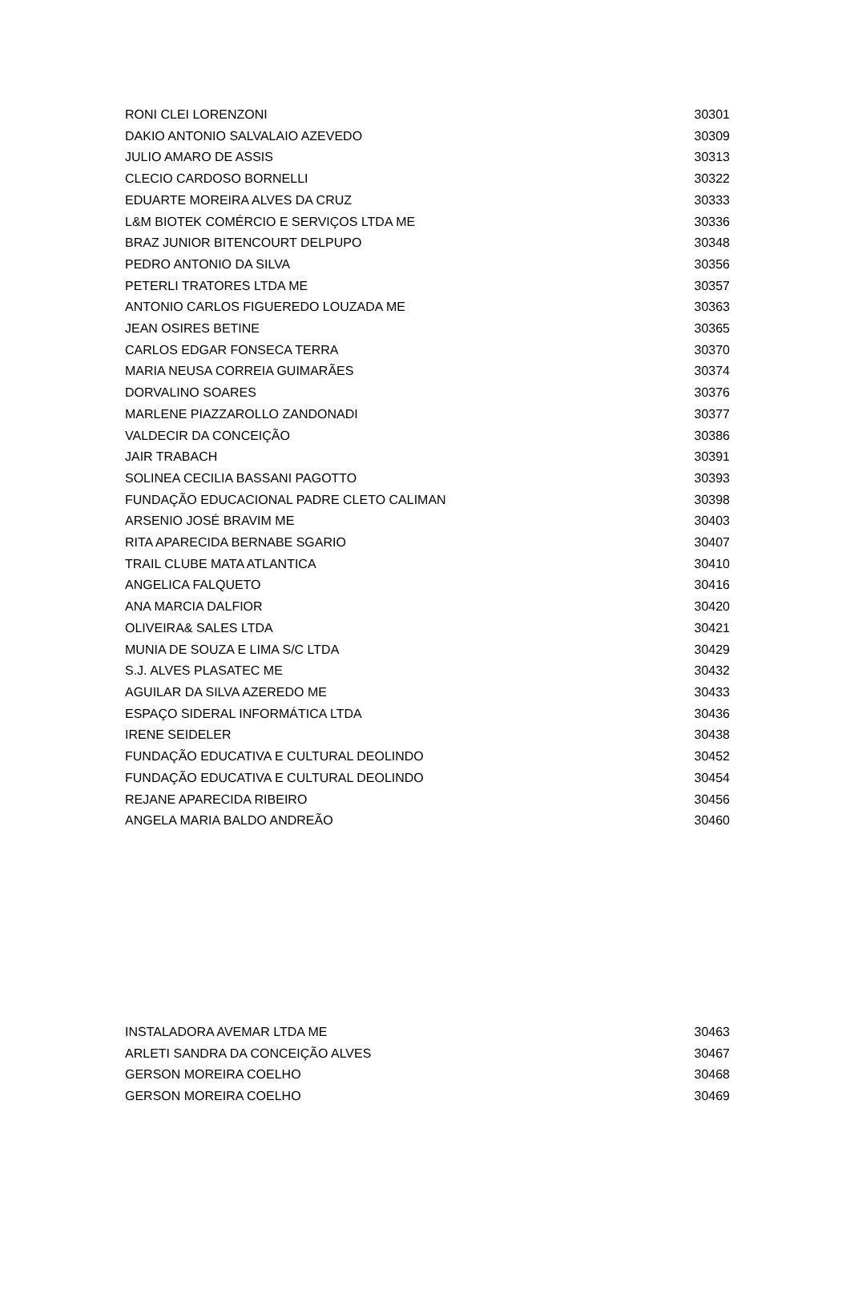| RONI CLEI LORENZONI | 30301 |
| DAKIO ANTONIO SALVALAIO AZEVEDO | 30309 |
| JULIO AMARO DE ASSIS | 30313 |
| CLECIO CARDOSO BORNELLI | 30322 |
| EDUARTE MOREIRA ALVES DA CRUZ | 30333 |
| L&M BIOTEK COMÉRCIO E SERVIÇOS LTDA ME | 30336 |
| BRAZ JUNIOR BITENCOURT DELPUPO | 30348 |
| PEDRO ANTONIO DA SILVA | 30356 |
| PETERLI TRATORES LTDA ME | 30357 |
| ANTONIO CARLOS FIGUEREDO LOUZADA ME | 30363 |
| JEAN OSIRES BETINE | 30365 |
| CARLOS EDGAR FONSECA TERRA | 30370 |
| MARIA NEUSA CORREIA GUIMARÃES | 30374 |
| DORVALINO SOARES | 30376 |
| MARLENE PIAZZAROLLO ZANDONADI | 30377 |
| VALDECIR DA CONCEIÇÃO | 30386 |
| JAIR TRABACH | 30391 |
| SOLINEA CECILIA BASSANI PAGOTTO | 30393 |
| FUNDAÇÃO EDUCACIONAL PADRE CLETO CALIMAN | 30398 |
| ARSENIO JOSÉ BRAVIM ME | 30403 |
| RITA APARECIDA BERNABE SGARIO | 30407 |
| TRAIL CLUBE MATA ATLANTICA | 30410 |
| ANGELICA FALQUETO | 30416 |
| ANA MARCIA DALFIOR | 30420 |
| OLIVEIRA& SALES LTDA | 30421 |
| MUNIA DE SOUZA E LIMA S/C LTDA | 30429 |
| S.J. ALVES PLASATEC ME | 30432 |
| AGUILAR DA SILVA AZEREDO ME | 30433 |
| ESPAÇO SIDERAL INFORMÁTICA LTDA | 30436 |
| IRENE SEIDELER | 30438 |
| FUNDAÇÃO EDUCATIVA E CULTURAL DEOLINDO | 30452 |
| FUNDAÇÃO EDUCATIVA E CULTURAL DEOLINDO | 30454 |
| REJANE APARECIDA RIBEIRO | 30456 |
| ANGELA MARIA BALDO ANDREÃO | 30460 |
| INSTALADORA AVEMAR LTDA ME | 30463 |
| ARLETI SANDRA DA CONCEIÇÃO ALVES | 30467 |
| GERSON MOREIRA COELHO | 30468 |
| GERSON MOREIRA COELHO | 30469 |